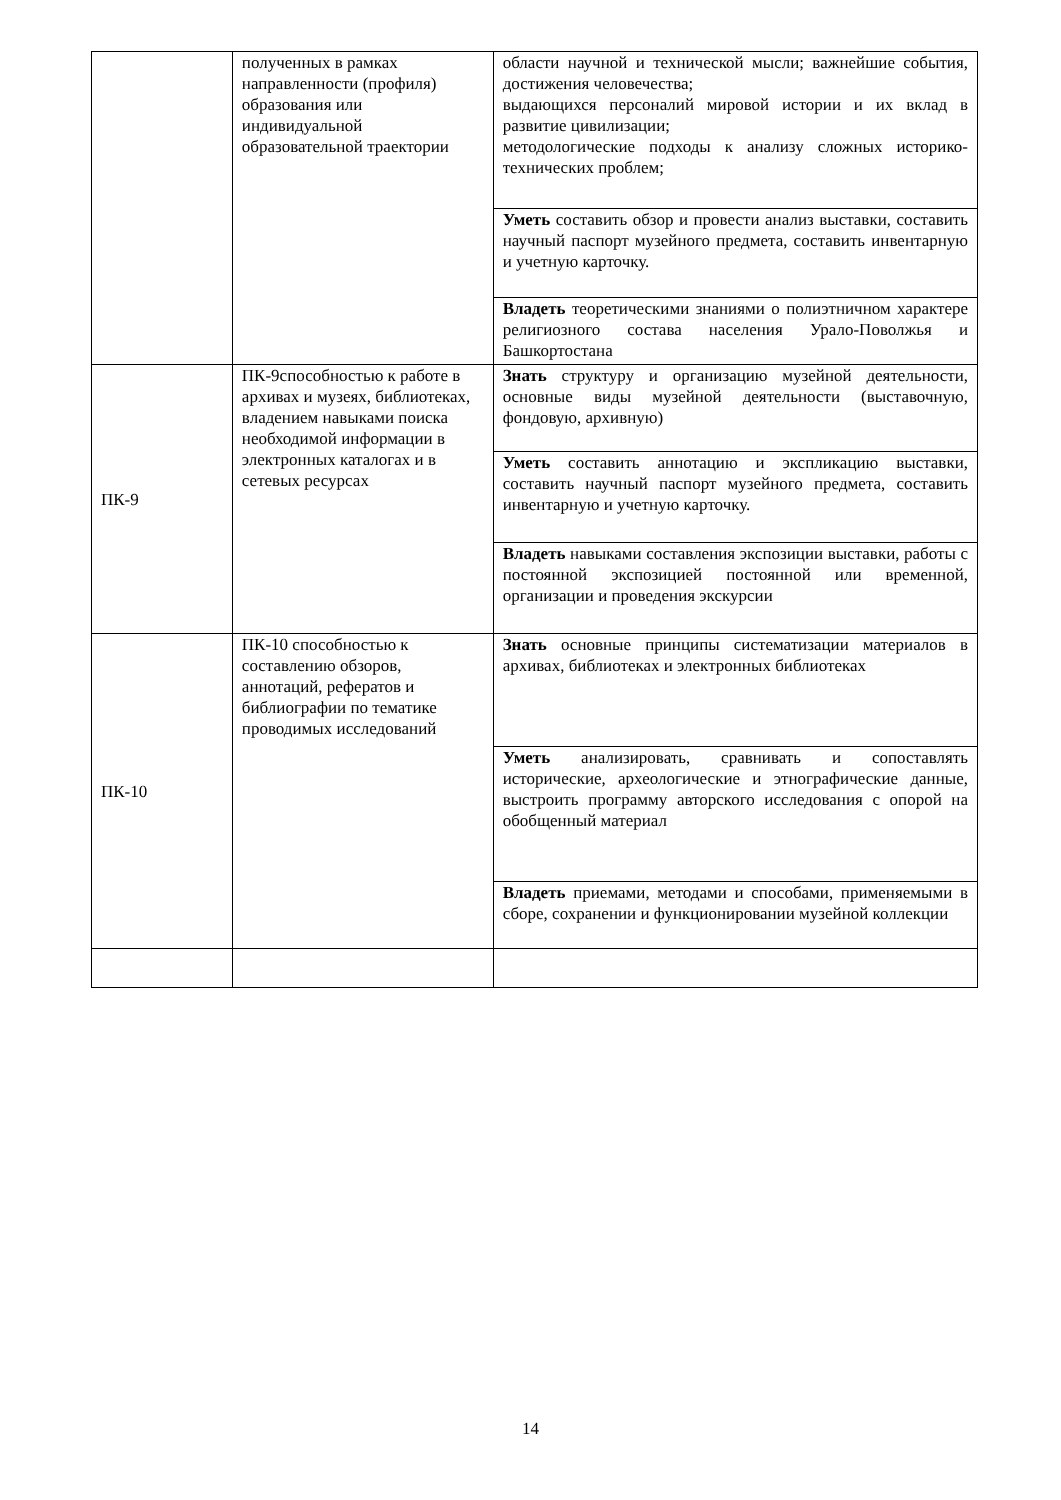| | полученных в рамках направленности (профиля) образования или индивидуальной образовательной траектории | области научной и технической мысли; важнейшие события, достижения человечества; выдающихся персоналий мировой истории и их вклад в развитие цивилизации; методологические подходы к анализу сложных историко-технических проблем; |
| | | Уметь составить обзор и провести анализ выставки, составить научный паспорт музейного предмета, составить инвентарную и учетную карточку. |
| | | Владеть теоретическими знаниями о полиэтничном характере религиозного состава населения Урало-Поволжья и Башкортостана |
| ПК-9 | ПК-9способностью к работе в архивах и музеях, библиотеках, владением навыками поиска необходимой информации в электронных каталогах и в сетевых ресурсах | Знать структуру и организацию музейной деятельности, основные виды музейной деятельности (выставочную, фондовую, архивную) |
| | | Уметь составить аннотацию и экспликацию выставки, составить научный паспорт музейного предмета, составить инвентарную и учетную карточку. |
| | | Владеть навыками составления экспозиции выставки, работы с постоянной экспозицией постоянной или временной, организации и проведения экскурсии |
| ПК-10 | ПК-10 способностью к составлению обзоров, аннотаций, рефератов и библиографии по тематике проводимых исследований | Знать основные принципы систематизации материалов в архивах, библиотеках и электронных библиотеках |
| | | Уметь анализировать, сравнивать и сопоставлять исторические, археологические и этнографические данные, выстроить программу авторского исследования с опорой на обобщенный материал |
| | | Владеть приемами, методами и способами, применяемыми в сборе, сохранении и функционировании музейной коллекции |
14